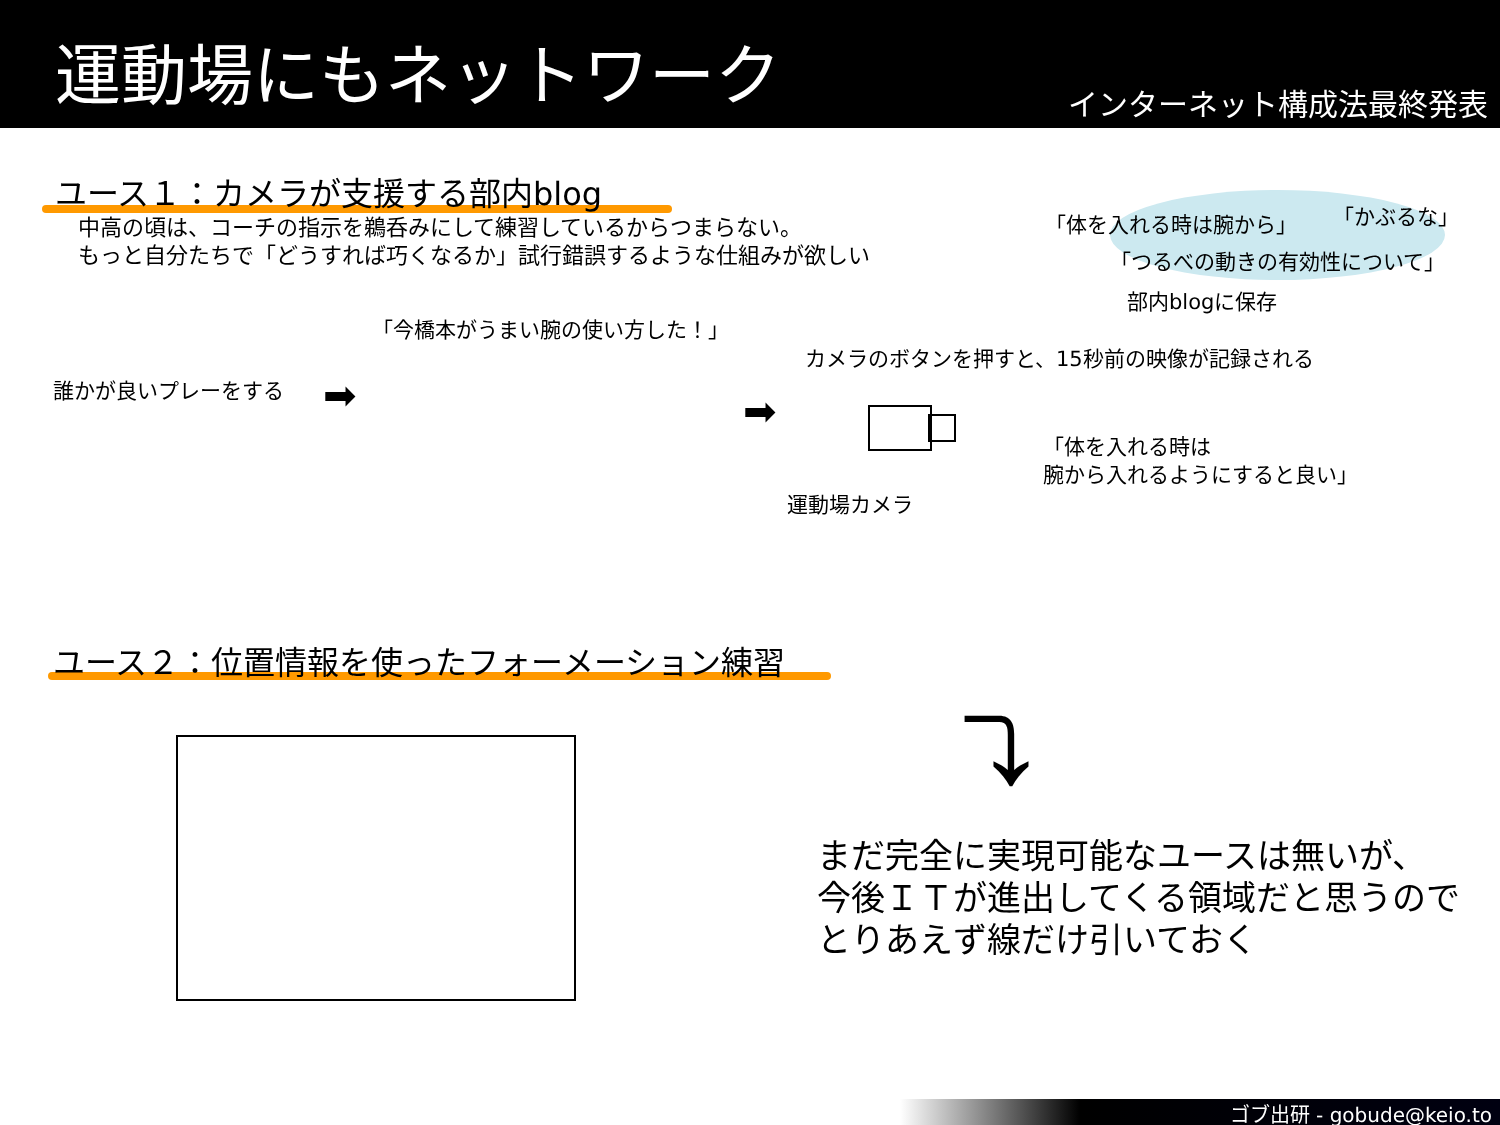運動場にもネットワーク
インターネット構成法最終発表
ユース１：カメラが支援する部内blog
中高の頃は、コーチの指示を鵜呑みにして練習しているからつまらない。
もっと自分たちで「どうすれば巧くなるか」試行錯誤するような仕組みが欲しい
「体を入れる時は腕から」 「かぶるな」
「つるべの動きの有効性について」
部内blogに保存
「今橋本がうまい腕の使い方した！」
カメラのボタンを押すと、15秒前の映像が記録される
誰かが良いプレーをする ➡ ➡
「体を入れる時は
腕から入れるようにすると良い」
運動場カメラ
ユース２：位置情報を使ったフォーメーション練習
⤵
まだ完全に実現可能なユースは無いが、
今後ＩＴが進出してくる領域だと思うので
とりあえず線だけ引いておく
ゴブ出研 - gobude@keio.to